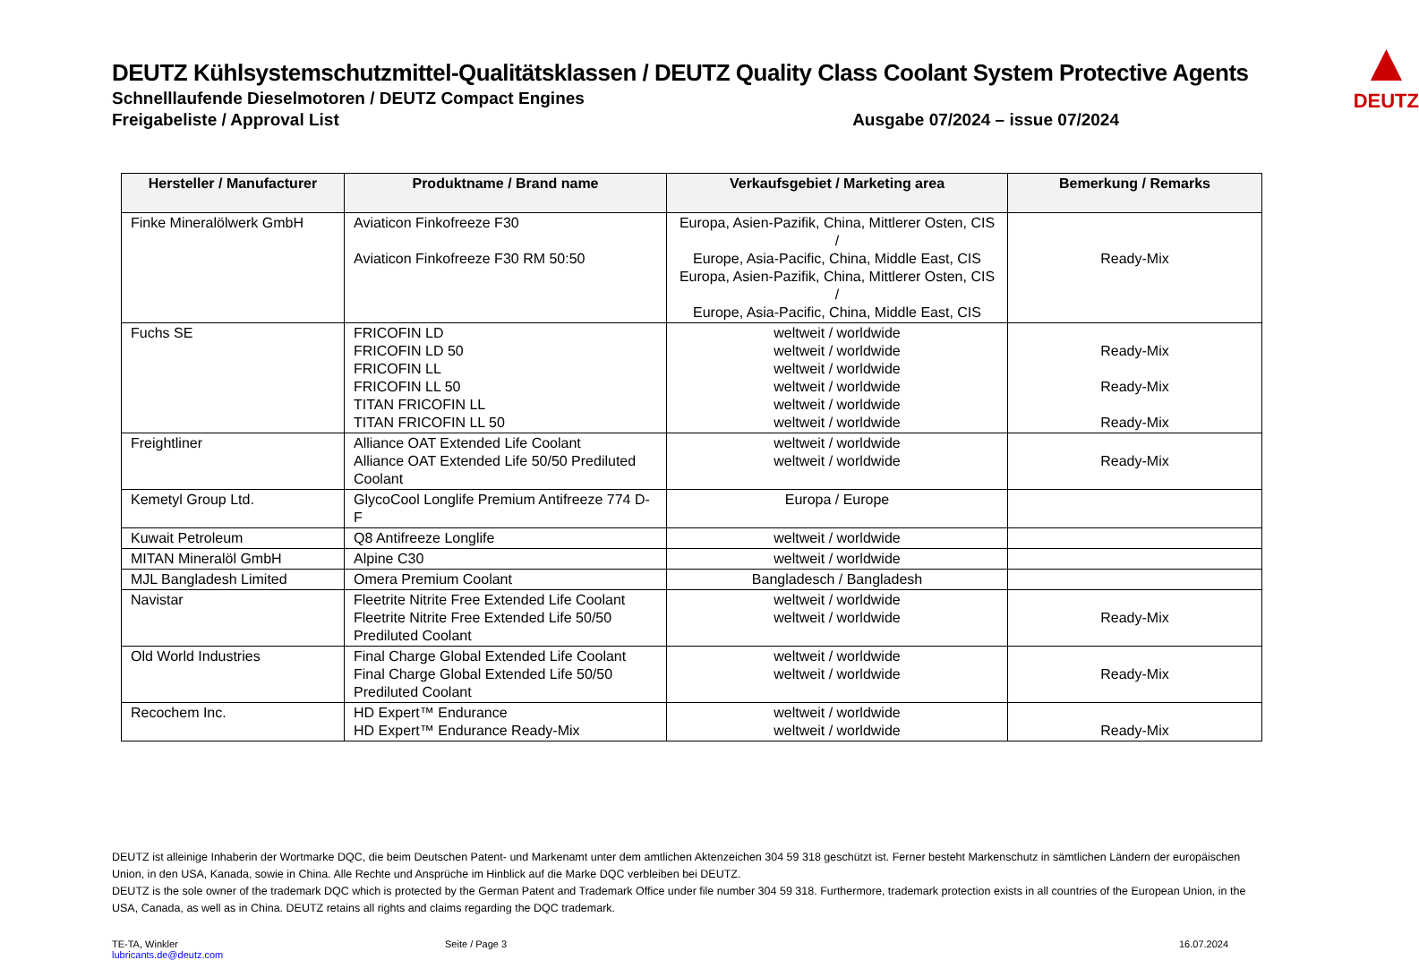▲
DEUTZ
DEUTZ Kühlsystemschutzmittel-Qualitätsklassen / DEUTZ Quality Class Coolant System Protective Agents
Schnelllaufende Dieselmotoren / DEUTZ Compact Engines
Freigabeliste / Approval List Ausgabe 07/2024 – issue 07/2024
| Hersteller / Manufacturer | Produktname / Brand name | Verkaufsgebiet / Marketing area | Bemerkung / Remarks |
| --- | --- | --- | --- |
| Finke Mineralölwerk GmbH | Aviaticon Finkofreeze F30 Aviaticon Finkofreeze F30 RM 50:50 | Europa, Asien-Pazifik, China, Mittlerer Osten, CIS / Europe, Asia-Pacific, China, Middle East, CIS Europa, Asien-Pazifik, China, Mittlerer Osten, CIS / Europe, Asia-Pacific, China, Middle East, CIS | Ready-Mix |
| Fuchs SE | FRICOFIN LD FRICOFIN LD 50 FRICOFIN LL FRICOFIN LL 50 TITAN FRICOFIN LL TITAN FRICOFIN LL 50 | weltweit / worldwide weltweit / worldwide weltweit / worldwide weltweit / worldwide weltweit / worldwide weltweit / worldwide | Ready-Mix Ready-Mix Ready-Mix |
| Freightliner | Alliance OAT Extended Life Coolant Alliance OAT Extended Life 50/50 Prediluted Coolant | weltweit / worldwide weltweit / worldwide | Ready-Mix |
| Kemetyl Group Ltd. | GlycoCool Longlife Premium Antifreeze 774 D-F | Europa / Europe | |
| Kuwait Petroleum | Q8 Antifreeze Longlife | weltweit / worldwide | |
| MITAN Mineralöl GmbH | Alpine C30 | weltweit / worldwide | |
| MJL Bangladesh Limited | Omera Premium Coolant | Bangladesch / Bangladesh | |
| Navistar | Fleetrite Nitrite Free Extended Life Coolant Fleetrite Nitrite Free Extended Life 50/50 Prediluted Coolant | weltweit / worldwide weltweit / worldwide | Ready-Mix |
| Old World Industries | Final Charge Global Extended Life Coolant Final Charge Global Extended Life 50/50 Prediluted Coolant | weltweit / worldwide weltweit / worldwide | Ready-Mix |
| Recochem Inc. | HD Expert™ Endurance HD Expert™ Endurance Ready-Mix | weltweit / worldwide weltweit / worldwide | Ready-Mix |
DEUTZ ist alleinige Inhaberin der Wortmarke DQC, die beim Deutschen Patent- und Markenamt unter dem amtlichen Aktenzeichen 304 59 318 geschützt ist. Ferner besteht Markenschutz in sämtlichen Ländern der europäischen Union, in den USA, Kanada, sowie in China. Alle Rechte und Ansprüche im Hinblick auf die Marke DQC verbleiben bei DEUTZ.
DEUTZ is the sole owner of the trademark DQC which is protected by the German Patent and Trademark Office under file number 304 59 318. Furthermore, trademark protection exists in all countries of the European Union, in the USA, Canada, as well as in China. DEUTZ retains all rights and claims regarding the DQC trademark.
TE-TA, Winkler
lubricants.de@deutz.com
Seite / Page 3 16.07.2024